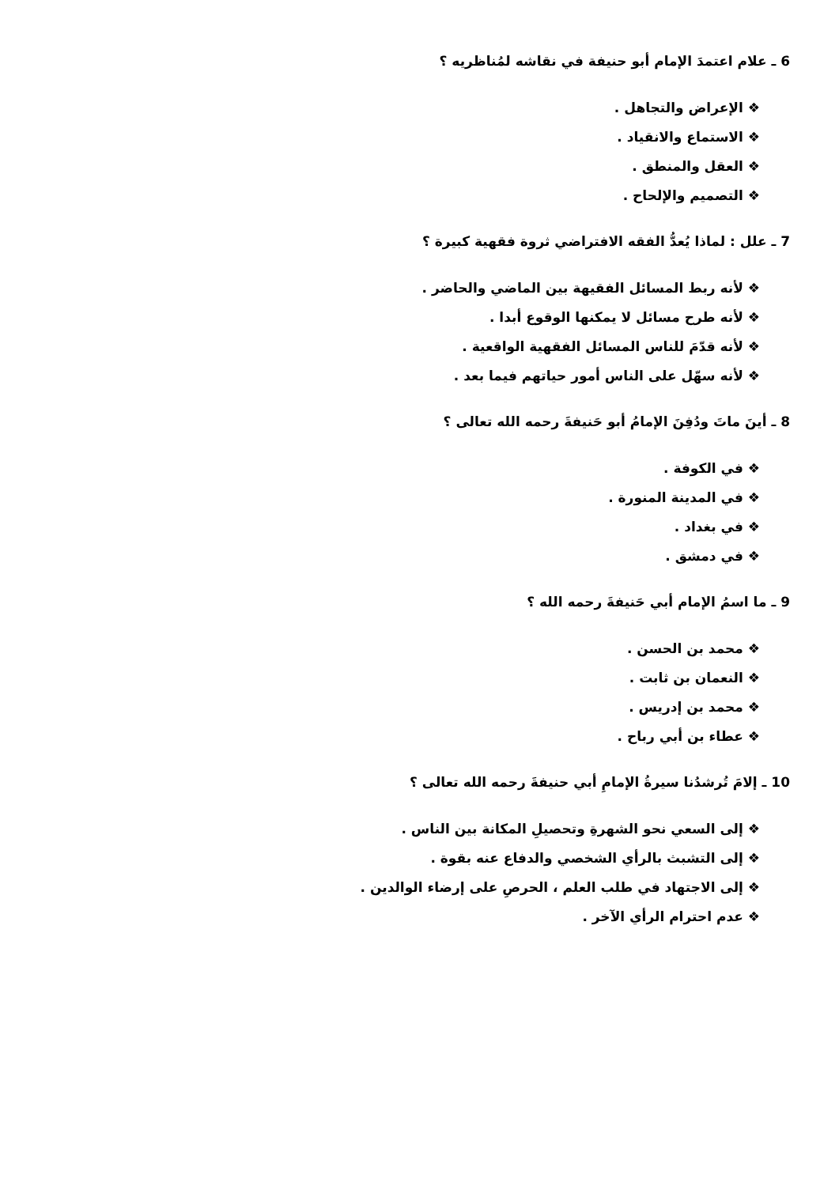6 ـ علام اعتمدَ الإمام أبو حنيفة في نقاشه لمُناظريه ؟
❖ الإعراض والتجاهل .
❖ الاستماع والانقياد .
❖ العقل والمنطق .
❖ التصميم والإلحاح .
7 ـ علل : لماذا يُعدُّ الفقه الافتراضي ثروة فقهية كبيرة ؟
❖ لأنه ربط المسائل الفقيهة بين الماضي والحاضر .
❖ لأنه طرح مسائل لا يمكنها الوقوع أبدا .
❖ لأنه قدّمَ للناس المسائل الفقهية الواقعية .
❖ لأنه سهّل على الناس أمور حياتهم فيما بعد .
8 ـ أينَ ماتَ ودُفِنَ الإمامُ أبو حَنيفةَ رحمه الله تعالى ؟
❖ في الكوفة .
❖ في المدينة المنورة .
❖ في بغداد .
❖ في دمشق .
9 ـ ما اسمُ الإمام أبي حَنيفةَ رحمه الله ؟
❖ محمد بن الحسن .
❖ النعمان بن ثابت .
❖ محمد بن إدريس .
❖ عطاء بن أبي رباح .
10 ـ إلامَ تُرشدُنا سيرةُ الإمامِ أبي حنيفةَ رحمه الله تعالى ؟
❖ إلى السعي نحو الشهرةِ وتحصيلِ المكانة بين الناس .
❖ إلى التشبث بالرأي الشخصي والدفاع عنه بقوة .
❖ إلى الاجتهاد في طلب العلم ، الحرصِ على إرضاء الوالدين .
❖ عدم احترام الرأي الآخر .